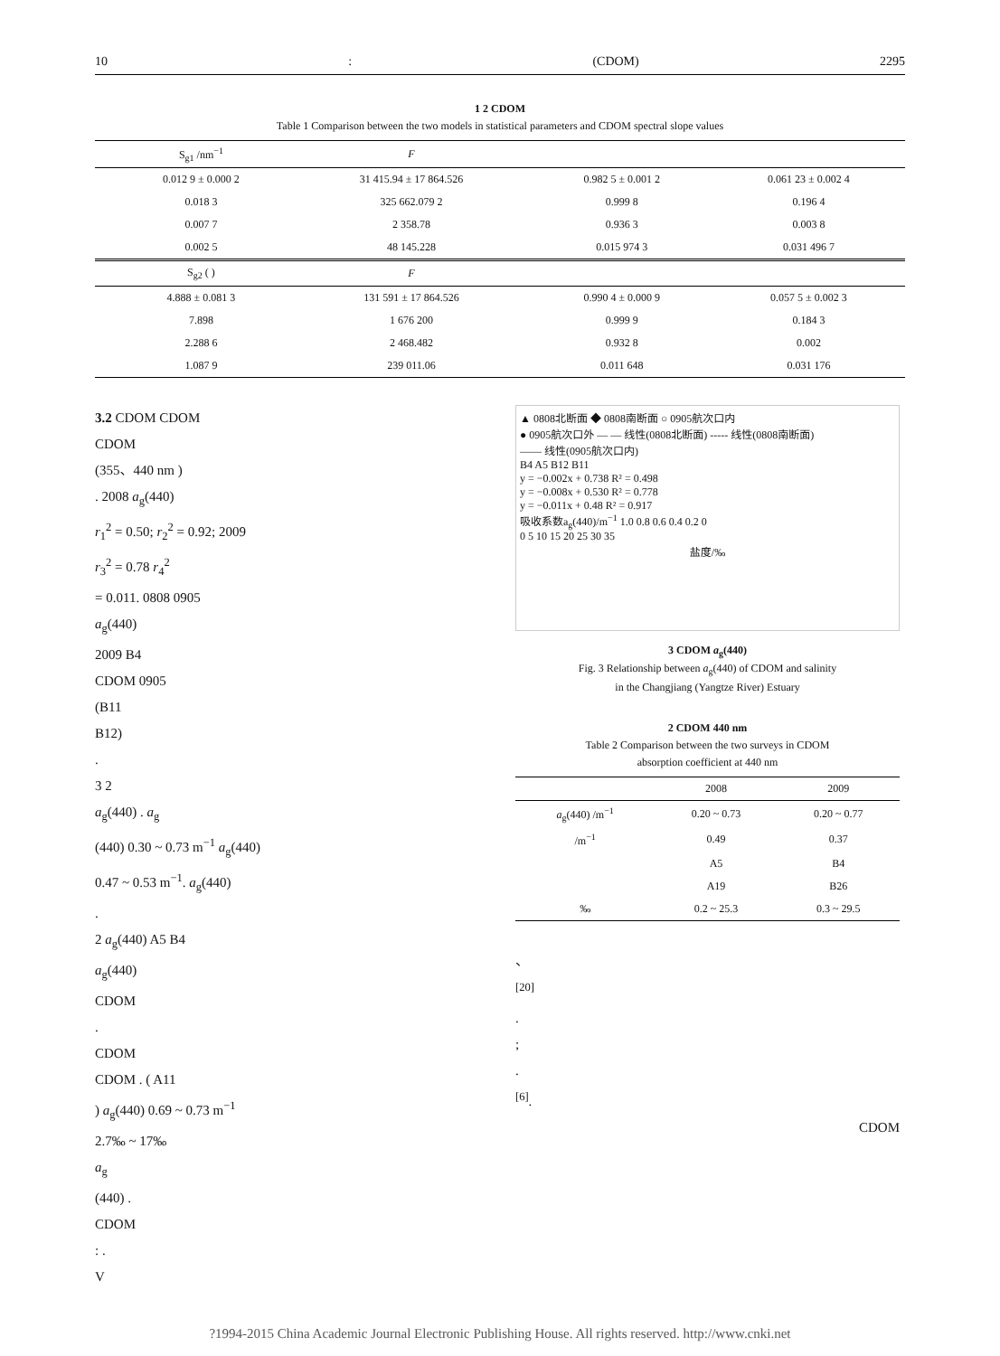10: (CDOM) 2295
1 2 CDOM
Table 1 Comparison between the two models in statistical parameters and CDOM spectral slope values
| | S<sub>g1</sub> /nm<sup>−1</sup> | F | | |
| --- | --- | --- | --- | --- |
| | 0.012 9 ± 0.000 2 | 31 415.94 ± 17 864.526 | 0.982 5 ± 0.001 2 | 0.061 23 ± 0.002 4 |
| | 0.018 3 | 325 662.079 2 | 0.999 8 | 0.196 4 |
| | 0.007 7 | 2 358.78 | 0.936 3 | 0.003 8 |
| | 0.002 5 | 48 145.228 | 0.015 974 3 | 0.031 496 7 |
| | S<sub>g2</sub> ( ) | F | | |
| | 4.888 ± 0.081 3 | 131 591 ± 17 864.526 | 0.990 4 ± 0.000 9 | 0.057 5 ± 0.002 3 |
| | 7.898 | 1 676 200 | 0.999 9 | 0.184 3 |
| | 2.288 6 | 2 468.482 | 0.932 8 | 0.002 |
| | 1.087 9 | 239 011.06 | 0.011 648 | 0.031 176 |
3.2 CDOM CDOM
CDOM
(355、440 nm )
. 2008 a<sub>g</sub>(440)
r<sub>1</sub><sup>2</sup> = 0.50; r<sub>2</sub><sup>2</sup> = 0.92; 2009
r<sub>3</sub><sup>2</sup> = 0.78 r<sub>4</sub><sup>2</sup>
= 0.011. 0808 0905
a<sub>g</sub>(440)
2009 B4
CDOM 0905
(B11
B12)
.
3 2
a<sub>g</sub>(440) . a<sub>g</sub>
(440) 0.30 ~ 0.73 m<sup>−1</sup> a<sub>g</sub>(440)
0.47 ~ 0.53 m<sup>−1</sup>. a<sub>g</sub>(440)
.
2 a<sub>g</sub>(440) A5 B4
a<sub>g</sub>(440)
CDOM
.
CDOM
CDOM . ( A11
) a<sub>g</sub>(440) 0.69 ~ 0.73 m<sup>−1</sup>
2.7‰ ~ 17‰
a<sub>g</sub>
(440) .
CDOM
: .
V
▲ 0808北断面 ◆ 0808南断面 ○ 0905航次口内
● 0905航次口外 — — 线性(0808北断面) ----- 线性(0808南断面)
—— 线性(0905航次口内)
B4 A5 B12 B11
y = −0.002x + 0.738 R² = 0.498
y = −0.008x + 0.530 R² = 0.778
y = −0.011x + 0.48 R² = 0.917
吸收系数a<sub>g</sub>(440)/m<sup>−1</sup> 1.0 0.8 0.6 0.4 0.2 0
0 5 10 15 20 25 30 35
盐度/‰
3 CDOM a<sub>g</sub>(440)
Fig. 3 Relationship between a<sub>g</sub>(440) of CDOM and salinity
in the Changjiang (Yangtze River) Estuary
2 CDOM 440 nm
Table 2 Comparison between the two surveys in CDOM
absorption coefficient at 440 nm
| | 2008 | 2009 |
| --- | --- | --- |
| a<sub>g</sub>(440) /m<sup>−1</sup> | 0.20 ~ 0.73 | 0.20 ~ 0.77 |
| /m<sup>−1</sup> | 0.49 | 0.37 |
| | A5 | B4 |
| | A19 | B26 |
| ‰ | 0.2 ~ 25.3 | 0.3 ~ 29.5 |
、
<sup>[20]</sup>
.
;
.
<sup>[6]</sup>.
CDOM
?1994-2015 China Academic Journal Electronic Publishing House. All rights reserved. http://www.cnki.net